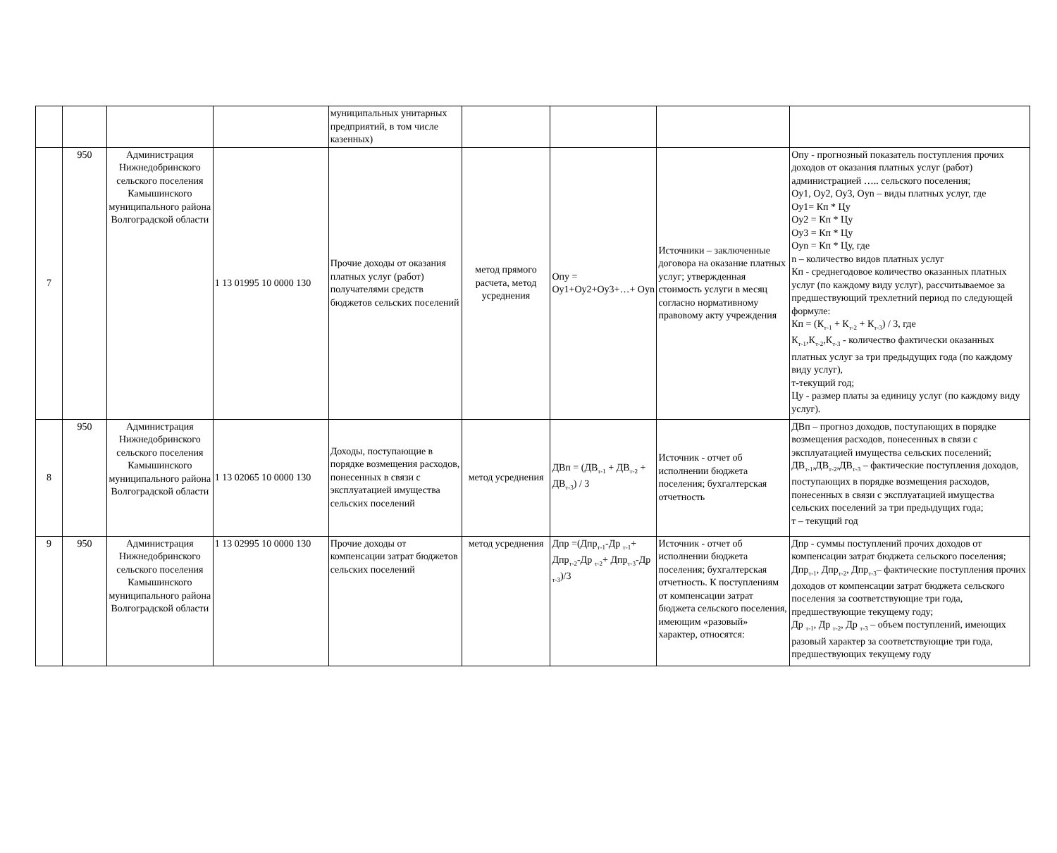| | | | | муниципальных унитарных предприятий, в том числе казенных) | | | | |
| 7 | 950 | Администрация Нижнедобринского сельского поселения Камышинского муниципального района Волгоградской области | 1 13 01995 10 0000 130 | Прочие доходы от оказания платных услуг (работ) получателями средств бюджетов сельских поселений | метод прямого расчета, метод усреднения | Опу = Оу1+Оу2+Оу3+…+ Оуn | Источники – заключенные договора на оказание платных услуг; утвержденная стоимость услуги в месяц согласно нормативному правовому акту учреждения | Опу - прогнозный показатель поступления прочих доходов от оказания платных услуг (работ) администрацией ….. сельского поселения; Оу1, Оу2, Оу3, Оуn – виды платных услуг, где Оу1= Кп * Цу Оу2 = Кп * Цу Оу3 = Кп * Цу Оуn = Кп * Цу, где n – количество видов платных услуг Кп - среднегодовое количество оказанных платных услуг (по каждому виду услуг), рассчитываемое за предшествующий трехлетний период по следующей формуле: Кп = (К<sub>т-1</sub> + К<sub>т-2</sub> + К<sub>т-3</sub>) / 3, где К<sub>т-1</sub>,К<sub>т-2</sub>,К<sub>т-3</sub> - количество фактически оказанных платных услуг за три предыдущих года (по каждому виду услуг), т-текущий год; Цу - размер платы за единицу услуг (по каждому виду услуг). |
| 8 | 950 | Администрация Нижнедобринского сельского поселения Камышинского муниципального района Волгоградской области | 1 13 02065 10 0000 130 | Доходы, поступающие в порядке возмещения расходов, понесенных в связи с эксплуатацией имущества сельских поселений | метод усреднения | ДВп = (ДВ<sub>т-1</sub> + ДВ<sub>т-2</sub> + ДВ<sub>т-3</sub>) / 3 | Источник - отчет об исполнении бюджета поселения; бухгалтерская отчетность | ДВп – прогноз доходов, поступающих в порядке возмещения расходов, понесенных в связи с эксплуатацией имущества сельских поселений; ДВ<sub>т-1</sub>,ДВ<sub>т-2</sub>,ДВ<sub>т-3</sub> – фактические поступления доходов, поступающих в порядке возмещения расходов, понесенных в связи с эксплуатацией имущества сельских поселений за три предыдущих года; т – текущий год |
| 9 | 950 | Администрация Нижнедобринского сельского поселения Камышинского муниципального района Волгоградской области | 1 13 02995 10 0000 130 | Прочие доходы от компенсации затрат бюджетов сельских поселений | метод усреднения | Дпр =(Дпр<sub>т-1</sub>-Др <sub>т-1</sub>+ Дпр<sub>т-2</sub>-Др <sub>т-2</sub>+ Дпр<sub>т-3</sub>-Др <sub>т-3</sub>)/3 | Источник - отчет об исполнении бюджета поселения; бухгалтерская отчетность. К поступлениям от компенсации затрат бюджета сельского поселения, имеющим «разовый» характер, относятся: | Дпр - суммы поступлений прочих доходов от компенсации затрат бюджета сельского поселения; Дпр<sub>т-1</sub>, Дпр<sub>т-2</sub>, Дпр<sub>т-3</sub>– фактические поступления прочих доходов от компенсации затрат бюджета сельского поселения за соответствующие три года, предшествующие текущему году; Др <sub>т-1</sub>, Др <sub>т-2</sub>, Др <sub>т-3</sub> – объем поступлений, имеющих разовый характер за соответствующие три года, предшествующих текущему году |